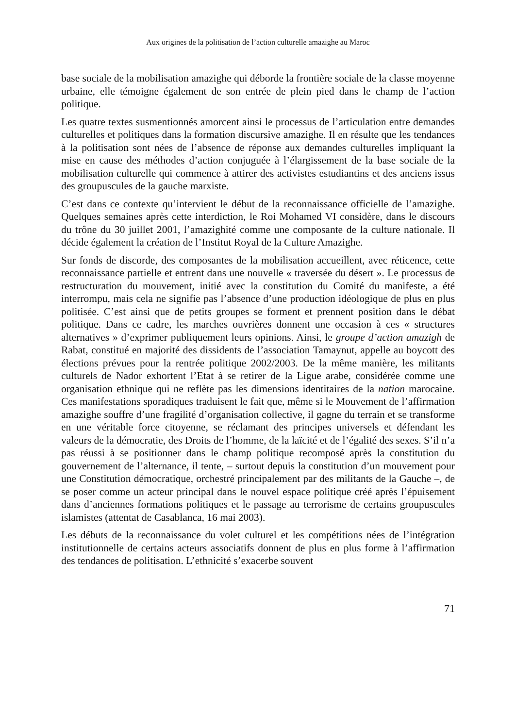Aux origines de la politisation de l’action culturelle amazighe au Maroc
base sociale de la mobilisation amazighe qui déborde la frontière sociale de la classe moyenne urbaine, elle témoigne également de son entrée de plein pied dans le champ de l’action politique.
Les quatre textes susmentionnés amorcent ainsi le processus de l’articulation entre demandes culturelles et politiques dans la formation discursive amazighe. Il en résulte que les tendances à la politisation sont nées de l’absence de réponse aux demandes culturelles impliquant la mise en cause des méthodes d’action conjuguée à l’élargissement de la base sociale de la mobilisation culturelle qui commence à attirer des activistes estudiantins et des anciens issus des groupuscules de la gauche marxiste.
C’est dans ce contexte qu’intervient le début de la reconnaissance officielle de l’amazighe. Quelques semaines après cette interdiction, le Roi Mohamed VI considère, dans le discours du trône du 30 juillet 2001, l’amazighité comme une composante de la culture nationale. Il décide également la création de l’Institut Royal de la Culture Amazighe.
Sur fonds de discorde, des composantes de la mobilisation accueillent, avec réticence, cette reconnaissance partielle et entrent dans une nouvelle « traversée du désert ». Le processus de restructuration du mouvement, initié avec la constitution du Comité du manifeste, a été interrompu, mais cela ne signifie pas l’absence d’une production idéologique de plus en plus politisée. C’est ainsi que de petits groupes se forment et prennent position dans le débat politique. Dans ce cadre, les marches ouvrières donnent une occasion à ces « structures alternatives » d’exprimer publiquement leurs opinions. Ainsi, le groupe d’action amazigh de Rabat, constitué en majorité des dissidents de l’association Tamaynut, appelle au boycott des élections prévues pour la rentrée politique 2002/2003. De la même manière, les militants culturels de Nador exhortent l’Etat à se retirer de la Ligue arabe, considérée comme une organisation ethnique qui ne reflète pas les dimensions identitaires de la nation marocaine. Ces manifestations sporadiques traduisent le fait que, même si le Mouvement de l’affirmation amazighe souffre d’une fragilité d’organisation collective, il gagne du terrain et se transforme en une véritable force citoyenne, se réclamant des principes universels et défendant les valeurs de la démocratie, des Droits de l’homme, de la laïcité et de l’égalité des sexes. S’il n’a pas réussi à se positionner dans le champ politique recomposé après la constitution du gouvernement de l’alternance, il tente, – surtout depuis la constitution d’un mouvement pour une Constitution démocratique, orchestré principalement par des militants de la Gauche –, de se poser comme un acteur principal dans le nouvel espace politique créé après l’épuisement dans d’anciennes formations politiques et le passage au terrorisme de certains groupuscules islamistes (attentat de Casablanca, 16 mai 2003).
Les débuts de la reconnaissance du volet culturel et les compétitions nées de l’intégration institutionnelle de certains acteurs associatifs donnent de plus en plus forme à l’affirmation des tendances de politisation. L’ethnicité s’exacerbe souvent
71